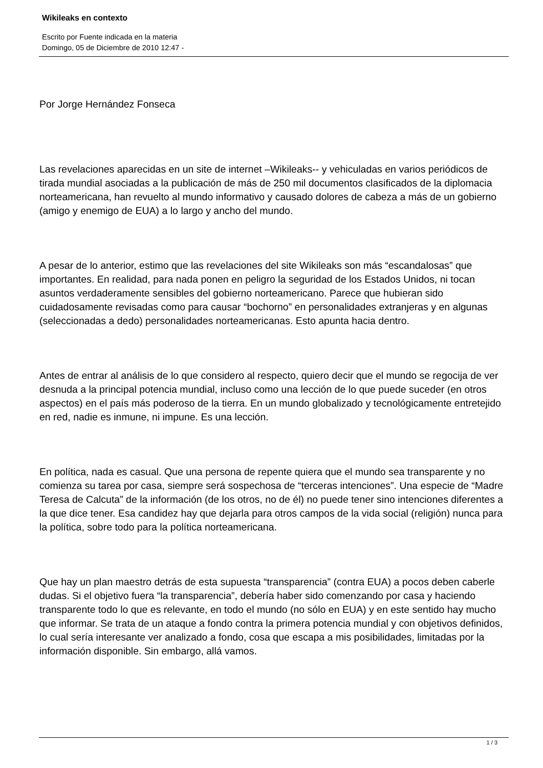Wikileaks en contexto
Escrito por Fuente indicada en la materia
Domingo, 05 de Diciembre de 2010 12:47 -
Por Jorge Hernández Fonseca
Las revelaciones aparecidas en un site de internet –Wikileaks-- y vehiculadas en varios periódicos de tirada mundial asociadas a la publicación de más de 250 mil documentos clasificados de la diplomacia norteamericana, han revuelto al mundo informativo y causado dolores de cabeza a más de un gobierno (amigo y enemigo de EUA) a lo largo y ancho del mundo.
A pesar de lo anterior, estimo que las revelaciones del site Wikileaks son más “escandalosas” que importantes. En realidad, para nada ponen en peligro la seguridad de los Estados Unidos, ni tocan asuntos verdaderamente sensibles del gobierno norteamericano. Parece que hubieran sido cuidadosamente revisadas como para causar “bochorno” en personalidades extranjeras y en algunas (seleccionadas a dedo) personalidades norteamericanas. Esto apunta hacia dentro.
Antes de entrar al análisis de lo que considero al respecto, quiero decir que el mundo se regocija de ver desnuda a la principal potencia mundial, incluso como una lección de lo que puede suceder (en otros aspectos) en el país más poderoso de la tierra. En un mundo globalizado y tecnológicamente entretejido en red, nadie es inmune, ni impune. Es una lección.
En política, nada es casual. Que una persona de repente quiera que el mundo sea transparente y no comienza su tarea por casa, siempre será sospechosa de “terceras intenciones”. Una especie de “Madre Teresa de Calcuta” de la información (de los otros, no de él) no puede tener sino intenciones diferentes a la que dice tener. Esa candidez hay que dejarla para otros campos de la vida social (religión) nunca para la política, sobre todo para la política norteamericana.
Que hay un plan maestro detrás de esta supuesta “transparencia” (contra EUA) a pocos deben caberle dudas. Si el objetivo fuera “la transparencia”, debería haber sido comenzando por casa y haciendo transparente todo lo que es relevante, en todo el mundo (no sólo en EUA) y en este sentido hay mucho que informar. Se trata de un ataque a fondo contra la primera potencia mundial y con objetivos definidos, lo cual sería interesante ver analizado a fondo, cosa que escapa a mis posibilidades, limitadas por la información disponible. Sin embargo, allá vamos.
1 / 3